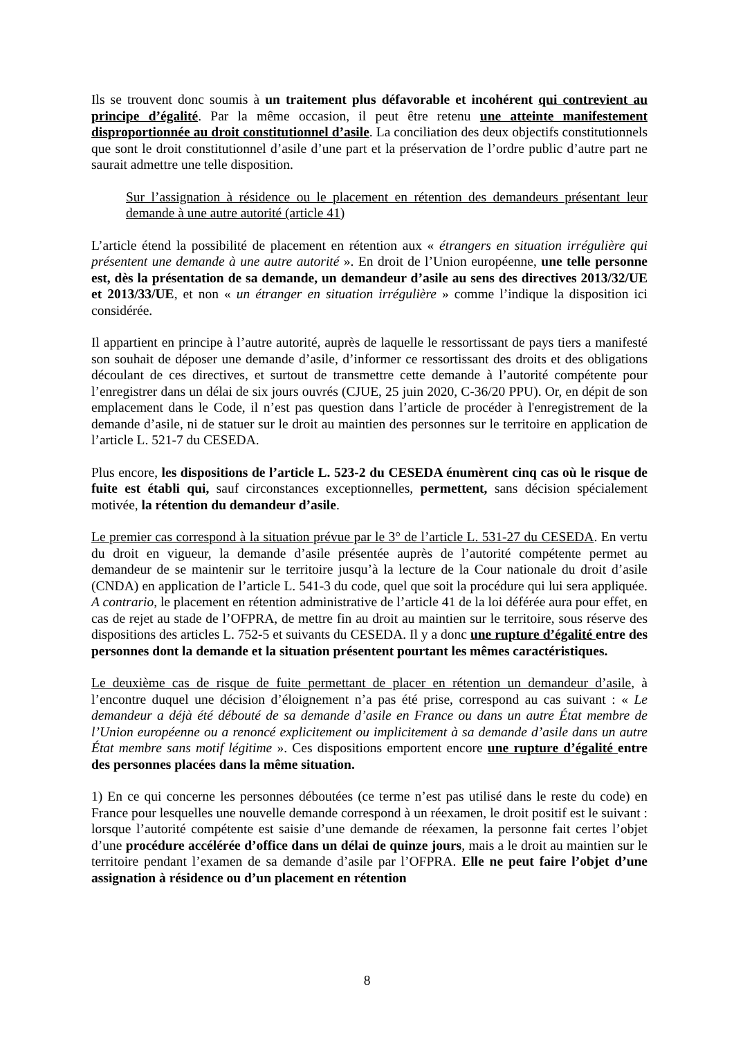Ils se trouvent donc soumis à un traitement plus défavorable et incohérent qui contrevient au principe d’égalité. Par la même occasion, il peut être retenu une atteinte manifestement disproportionnée au droit constitutionnel d’asile. La conciliation des deux objectifs constitutionnels que sont le droit constitutionnel d’asile d’une part et la préservation de l’ordre public d’autre part ne saurait admettre une telle disposition.
Sur l’assignation à résidence ou le placement en rétention des demandeurs présentant leur demande à une autre autorité (article 41)
L’article étend la possibilité de placement en rétention aux « étrangers en situation irrégulière qui présentent une demande à une autre autorité ». En droit de l’Union européenne, une telle personne est, dès la présentation de sa demande, un demandeur d’asile au sens des directives 2013/32/UE et 2013/33/UE, et non « un étranger en situation irrégulière » comme l’indique la disposition ici considérée.
Il appartient en principe à l’autre autorité, auprès de laquelle le ressortissant de pays tiers a manifesté son souhait de déposer une demande d’asile, d’informer ce ressortissant des droits et des obligations découlant de ces directives, et surtout de transmettre cette demande à l’autorité compétente pour l’enregistrer dans un délai de six jours ouvrés (CJUE, 25 juin 2020, C-36/20 PPU). Or, en dépit de son emplacement dans le Code, il n’est pas question dans l’article de procéder à l'enregistrement de la demande d’asile, ni de statuer sur le droit au maintien des personnes sur le territoire en application de l’article L. 521-7 du CESEDA.
Plus encore, les dispositions de l’article L. 523-2 du CESEDA énumèrent cinq cas où le risque de fuite est établi qui, sauf circonstances exceptionnelles, permettent, sans décision spécialement motivée, la rétention du demandeur d’asile.
Le premier cas correspond à la situation prévue par le 3° de l’article L. 531-27 du CESEDA. En vertu du droit en vigueur, la demande d’asile présentée auprès de l’autorité compétente permet au demandeur de se maintenir sur le territoire jusqu’à la lecture de la Cour nationale du droit d’asile (CNDA) en application de l’article L. 541-3 du code, quel que soit la procédure qui lui sera appliquée. A contrario, le placement en rétention administrative de l’article 41 de la loi déférée aura pour effet, en cas de rejet au stade de l’OFPRA, de mettre fin au droit au maintien sur le territoire, sous réserve des dispositions des articles L. 752-5 et suivants du CESEDA. Il y a donc une rupture d’égalité entre des personnes dont la demande et la situation présentent pourtant les mêmes caractéristiques.
Le deuxième cas de risque de fuite permettant de placer en rétention un demandeur d’asile, à l’encontre duquel une décision d’éloignement n’a pas été prise, correspond au cas suivant : « Le demandeur a déjà été débouté de sa demande d’asile en France ou dans un autre État membre de l’Union européenne ou a renoncé explicitement ou implicitement à sa demande d’asile dans un autre État membre sans motif légitime ». Ces dispositions emportent encore une rupture d’égalité entre des personnes placées dans la même situation.
1) En ce qui concerne les personnes déboutées (ce terme n’est pas utilisé dans le reste du code) en France pour lesquelles une nouvelle demande correspond à un réexamen, le droit positif est le suivant : lorsque l’autorité compétente est saisie d’une demande de réexamen, la personne fait certes l’objet d’une procédure accélérée d’office dans un délai de quinze jours, mais a le droit au maintien sur le territoire pendant l’examen de sa demande d’asile par l’OFPRA. Elle ne peut faire l’objet d’une assignation à résidence ou d’un placement en rétention
8